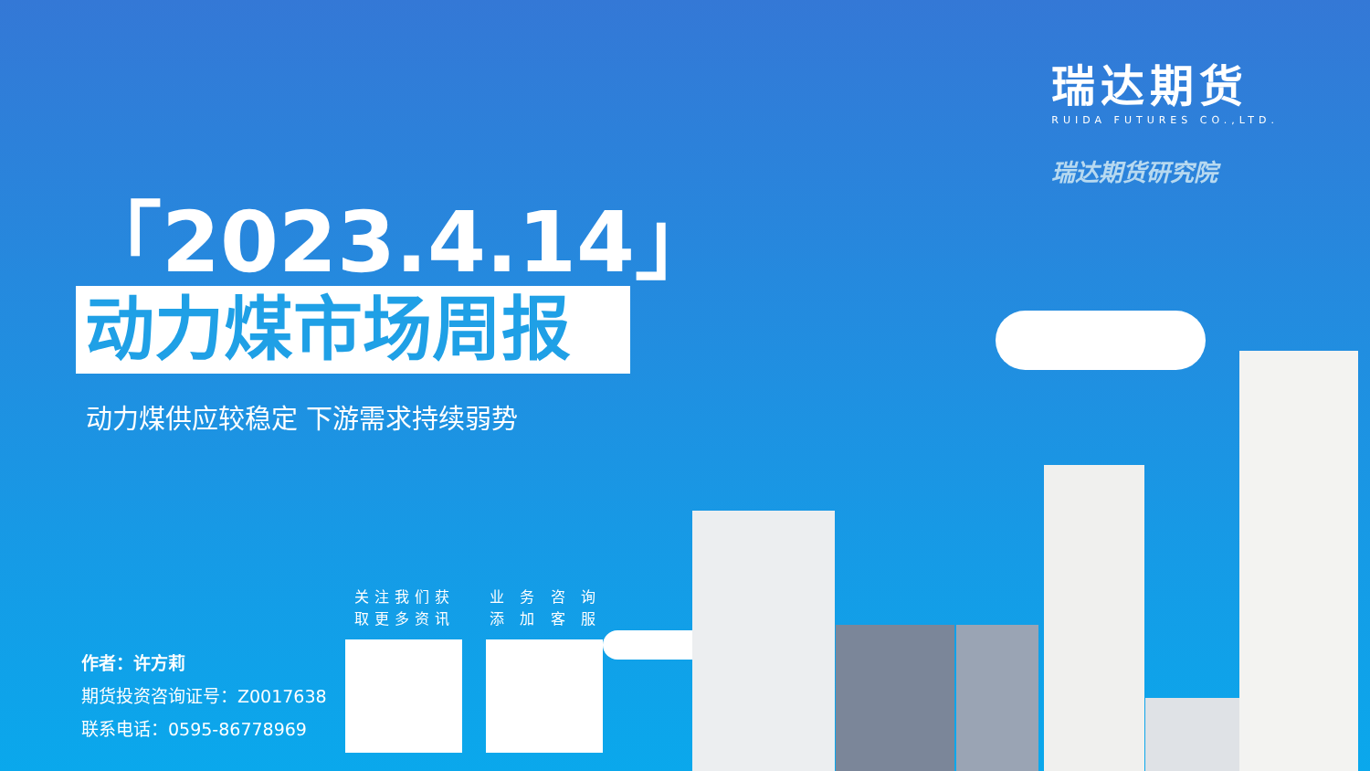瑞达期货
RUIDA FUTURES CO.,LTD.
瑞达期货研究院
「2023.4.14」
动力煤市场周报
动力煤供应较稳定 下游需求持续弱势
作者：许方莉
期货投资咨询证号：Z0017638
联系电话：0595-86778969
关注我们获
取更多资讯
业 务 咨 询
添 加 客 服